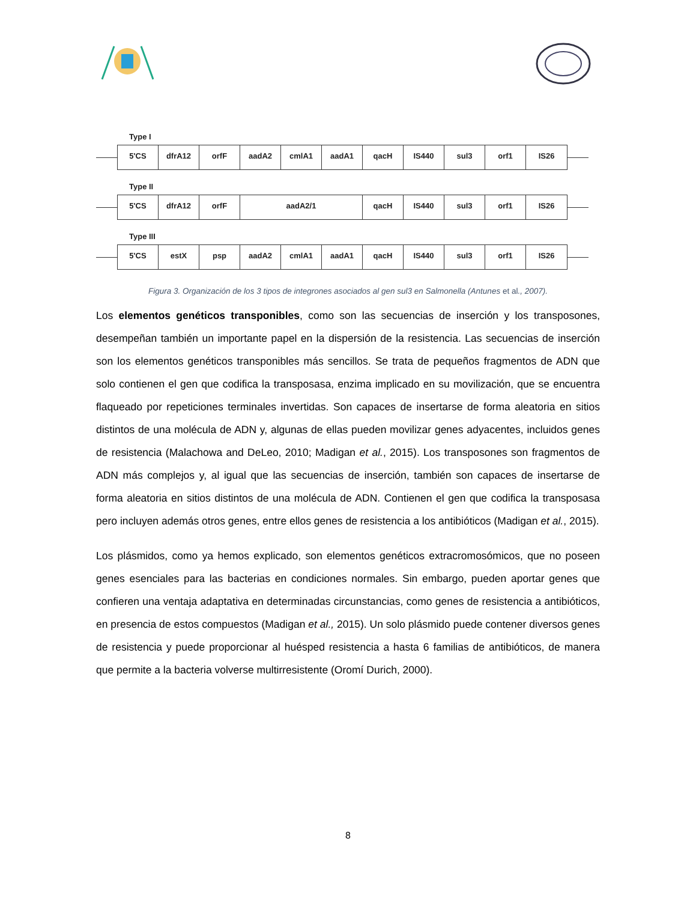Type I
5'CS dfrA12 orfF aadA2 cmlA1 aadA1 qacH IS440 sul3 orf1 IS26
Type II
5'CS dfrA12 orfF aadA2/1 qacH IS440 sul3 orf1 IS26
Type III
5'CS estX psp aadA2 cmlA1 aadA1 qacH IS440 sul3 orf1 IS26
Figura 3. Organización de los 3 tipos de integrones asociados al gen sul3 en Salmonella (Antunes et al., 2007).
Los elementos genéticos transponibles, como son las secuencias de inserción y los transposones, desempeñan también un importante papel en la dispersión de la resistencia. Las secuencias de inserción son los elementos genéticos transponibles más sencillos. Se trata de pequeños fragmentos de ADN que solo contienen el gen que codifica la transposasa, enzima implicado en su movilización, que se encuentra flaqueado por repeticiones terminales invertidas. Son capaces de insertarse de forma aleatoria en sitios distintos de una molécula de ADN y, algunas de ellas pueden movilizar genes adyacentes, incluidos genes de resistencia (Malachowa and DeLeo, 2010; Madigan et al., 2015). Los transposones son fragmentos de ADN más complejos y, al igual que las secuencias de inserción, también son capaces de insertarse de forma aleatoria en sitios distintos de una molécula de ADN. Contienen el gen que codifica la transposasa pero incluyen además otros genes, entre ellos genes de resistencia a los antibióticos (Madigan et al., 2015).
Los plásmidos, como ya hemos explicado, son elementos genéticos extracromosómicos, que no poseen genes esenciales para las bacterias en condiciones normales. Sin embargo, pueden aportar genes que confieren una ventaja adaptativa en determinadas circunstancias, como genes de resistencia a antibióticos, en presencia de estos compuestos (Madigan et al., 2015). Un solo plásmido puede contener diversos genes de resistencia y puede proporcionar al huésped resistencia a hasta 6 familias de antibióticos, de manera que permite a la bacteria volverse multirresistente (Oromí Durich, 2000).
8